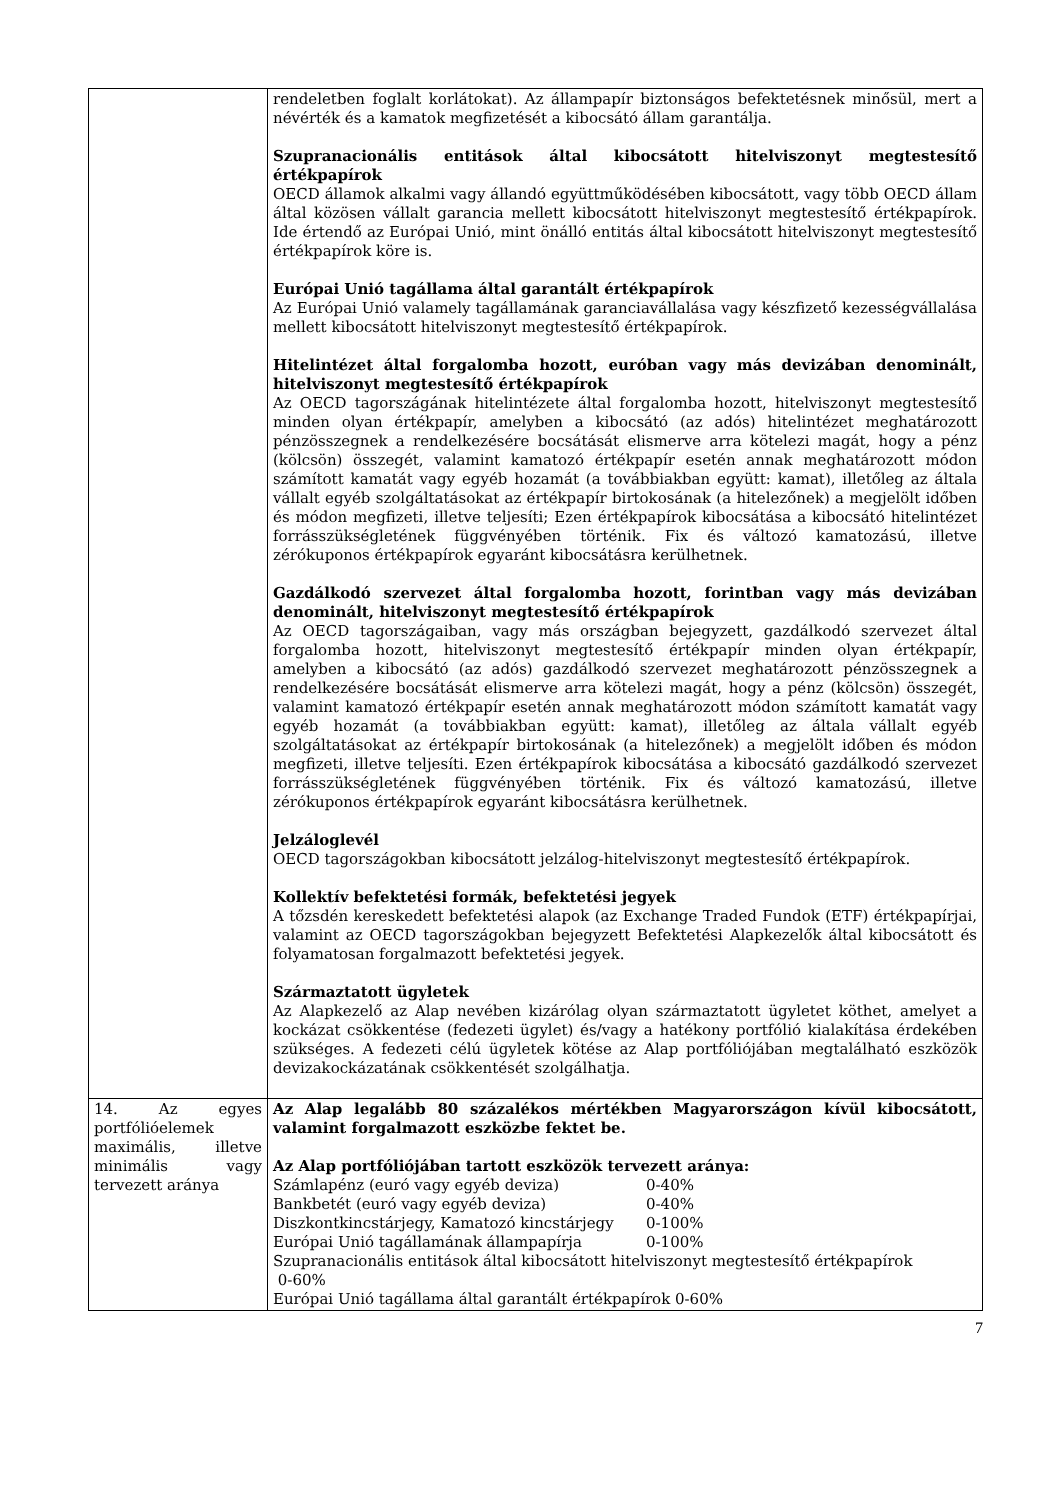| | rendeletben foglalt korlátokat). Az állampapír biztonságos befektetésnek minősül, mert a névérték és a kamatok megfizetését a kibocsátó állam garantálja. Szupranacionális entitások által kibocsátott hitelviszonyt megtestesítő értékpapírok OECD államok alkalmi vagy állandó együttműködésében kibocsátott, vagy több OECD állam által közösen vállalt garancia mellett kibocsátott hitelviszonyt megtestesítő értékpapírok. Ide értendő az Európai Unió, mint önálló entitás által kibocsátott hitelviszonyt megtestesítő értékpapírok köre is. Európai Unió tagállama által garantált értékpapírok Az Európai Unió valamely tagállamának garanciavállalása vagy készfizető kezességvállalása mellett kibocsátott hitelviszonyt megtestesítő értékpapírok. Hitelintézet által forgalomba hozott, euróban vagy más devizában denominált, hitelviszonyt megtestesítő értékpapírok Az OECD tagországának hitelintézete által forgalomba hozott, hitelviszonyt megtestesítő minden olyan értékpapír, amelyben a kibocsátó (az adós) hitelintézet meghatározott pénzösszegnek a rendelkezésére bocsátását elismerve arra kötelezi magát, hogy a pénz (kölcsön) összegét, valamint kamatozó értékpapír esetén annak meghatározott módon számított kamatát vagy egyéb hozamát (a továbbiakban együtt: kamat), illetőleg az általa vállalt egyéb szolgáltatásokat az értékpapír birtokosának (a hitelezőnek) a megjelölt időben és módon megfizeti, illetve teljesíti; Ezen értékpapírok kibocsátása a kibocsátó hitelintézet forrásszükségletének függvényében történik. Fix és változó kamatozású, illetve zérókuponos értékpapírok egyaránt kibocsátásra kerülhetnek. Gazdálkodó szervezet által forgalomba hozott, forintban vagy más devizában denominált, hitelviszonyt megtestesítő értékpapírok Az OECD tagországaiban, vagy más országban bejegyzett, gazdálkodó szervezet által forgalomba hozott, hitelviszonyt megtestesítő értékpapír minden olyan értékpapír, amelyben a kibocsátó (az adós) gazdálkodó szervezet meghatározott pénzösszegnek a rendelkezésére bocsátását elismerve arra kötelezi magát, hogy a pénz (kölcsön) összegét, valamint kamatozó értékpapír esetén annak meghatározott módon számított kamatát vagy egyéb hozamát (a továbbiakban együtt: kamat), illetőleg az általa vállalt egyéb szolgáltatásokat az értékpapír birtokosának (a hitelezőnek) a megjelölt időben és módon megfizeti, illetve teljesíti. Ezen értékpapírok kibocsátása a kibocsátó gazdálkodó szervezet forrásszükségletének függvényében történik. Fix és változó kamatozású, illetve zérókuponos értékpapírok egyaránt kibocsátásra kerülhetnek. Jelzáloglevél OECD tagországokban kibocsátott jelzálog-hitelviszonyt megtestesítő értékpapírok. Kollektív befektetési formák, befektetési jegyek A tőzsdén kereskedett befektetési alapok (az Exchange Traded Fundok (ETF) értékpapírjai, valamint az OECD tagországokban bejegyzett Befektetési Alapkezelők által kibocsátott és folyamatosan forgalmazott befektetési jegyek. Származtatott ügyletek Az Alapkezelő az Alap nevében kizárólag olyan származtatott ügyletet köthet, amelyet a kockázat csökkentése (fedezeti ügylet) és/vagy a hatékony portfólió kialakítása érdekében szükséges. A fedezeti célú ügyletek kötése az Alap portfóliójában megtalálható eszközök devizakockázatának csökkentését szolgálhatja. |
| 14. Az egyes portfólióelemek maximális, illetve minimális vagy tervezett aránya | Az Alap legalább 80 százalékos mértékben Magyarországon kívül kibocsátott, valamint forgalmazott eszközbe fektet be. Az Alap portfóliójában tartott eszközök tervezett aránya: Számlapénz (euró vagy egyéb deviza) 0-40% Bankbetét (euró vagy egyéb deviza) 0-40% Diszkontkincstárjegy, Kamatozó kincstárjegy 0-100% Európai Unió tagállamának állampapírja 0-100% Szupranacionális entitások által kibocsátott hitelviszonyt megtestesítő értékpapírok 0-60% Európai Unió tagállama által garantált értékpapírok 0-60% |
7